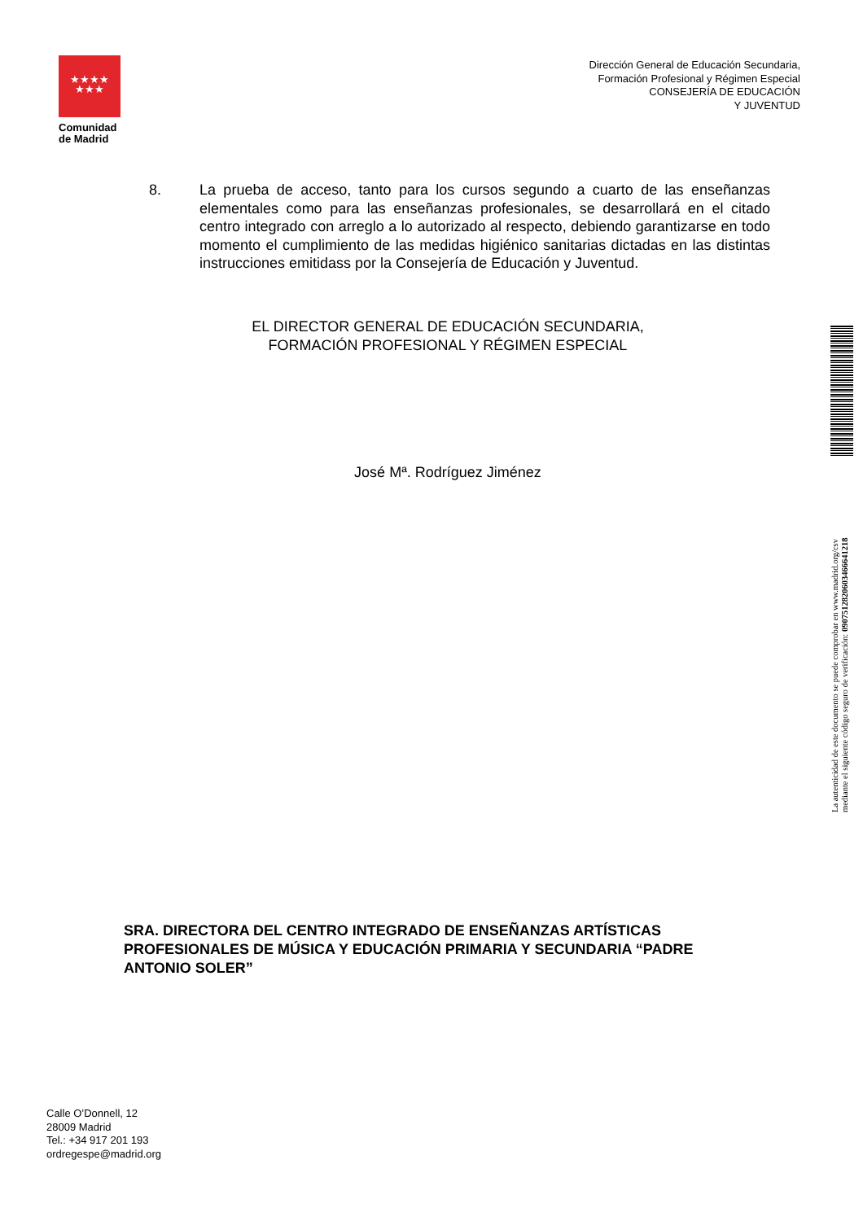★★★★
★★★
Comunidad
de Madrid
Dirección General de Educación Secundaria,
Formación Profesional y Régimen Especial
CONSEJERÍA DE EDUCACIÓN
Y JUVENTUD
8. La prueba de acceso, tanto para los cursos segundo a cuarto de las enseñanzas elementales como para las enseñanzas profesionales, se desarrollará en el citado centro integrado con arreglo a lo autorizado al respecto, debiendo garantizarse en todo momento el cumplimiento de las medidas higiénico sanitarias dictadas en las distintas instrucciones emitidass por la Consejería de Educación y Juventud.
EL DIRECTOR GENERAL DE EDUCACIÓN SECUNDARIA,
FORMACIÓN PROFESIONAL Y RÉGIMEN ESPECIAL
José Mª. Rodríguez Jiménez
La autenticidad de este documento se puede comprobar en www.madrid.org/csv
mediante el siguiente código seguro de verificación: 0907512820603466641218
SRA. DIRECTORA DEL CENTRO INTEGRADO DE ENSEÑANZAS ARTÍSTICAS PROFESIONALES DE MÚSICA Y EDUCACIÓN PRIMARIA Y SECUNDARIA “PADRE ANTONIO SOLER”
Calle O’Donnell, 12
28009 Madrid
Tel.: +34 917 201 193
ordregespe@madrid.org